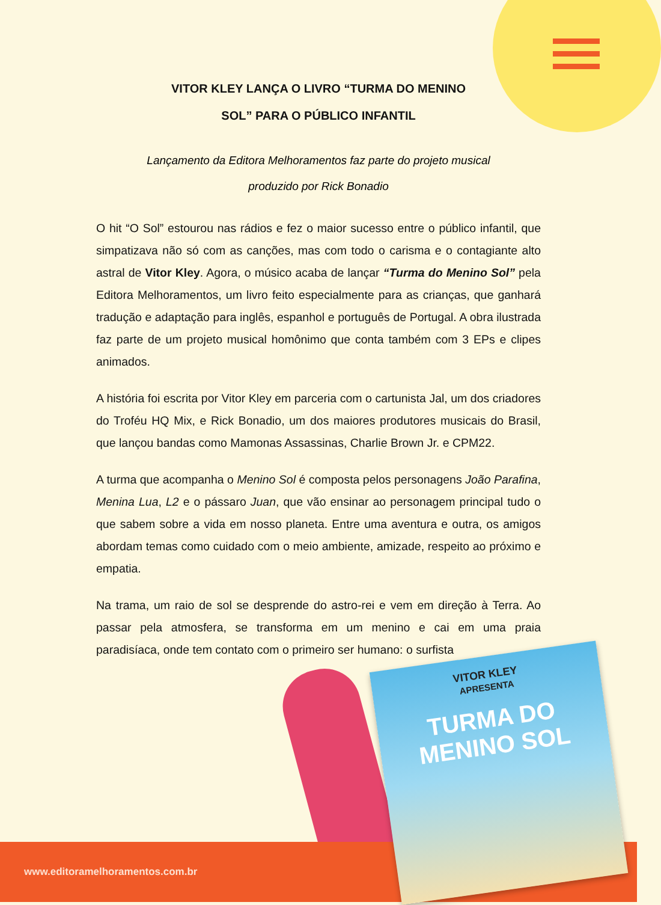VITOR KLEY LANÇA O LIVRO “TURMA DO MENINO
SOL” PARA O PÚBLICO INFANTIL
Lançamento da Editora Melhoramentos faz parte do projeto musical
produzido por Rick Bonadio
O hit “O Sol” estourou nas rádios e fez o maior sucesso entre o público infantil, que simpatizava não só com as canções, mas com todo o carisma e o contagiante alto astral de Vitor Kley. Agora, o músico acaba de lançar “Turma do Menino Sol” pela Editora Melhoramentos, um livro feito especialmente para as crianças, que ganhará tradução e adaptação para inglês, espanhol e português de Portugal. A obra ilustrada faz parte de um projeto musical homônimo que conta também com 3 EPs e clipes animados.
A história foi escrita por Vitor Kley em parceria com o cartunista Jal, um dos criadores do Troféu HQ Mix, e Rick Bonadio, um dos maiores produtores musicais do Brasil, que lançou bandas como Mamonas Assassinas, Charlie Brown Jr. e CPM22.
A turma que acompanha o Menino Sol é composta pelos personagens João Parafina, Menina Lua, L2 e o pássaro Juan, que vão ensinar ao personagem principal tudo o que sabem sobre a vida em nosso planeta. Entre uma aventura e outra, os amigos abordam temas como cuidado com o meio ambiente, amizade, respeito ao próximo e empatia.
Na trama, um raio de sol se desprende do astro-rei e vem em direção à Terra. Ao passar pela atmosfera, se transforma em um menino e cai em uma praia paradisíaca, onde tem contato com o primeiro ser humano: o surfista
www.editoramelhoramentos.com.br
VITOR KLEY
APRESENTA
TURMA DO MENINO SOL